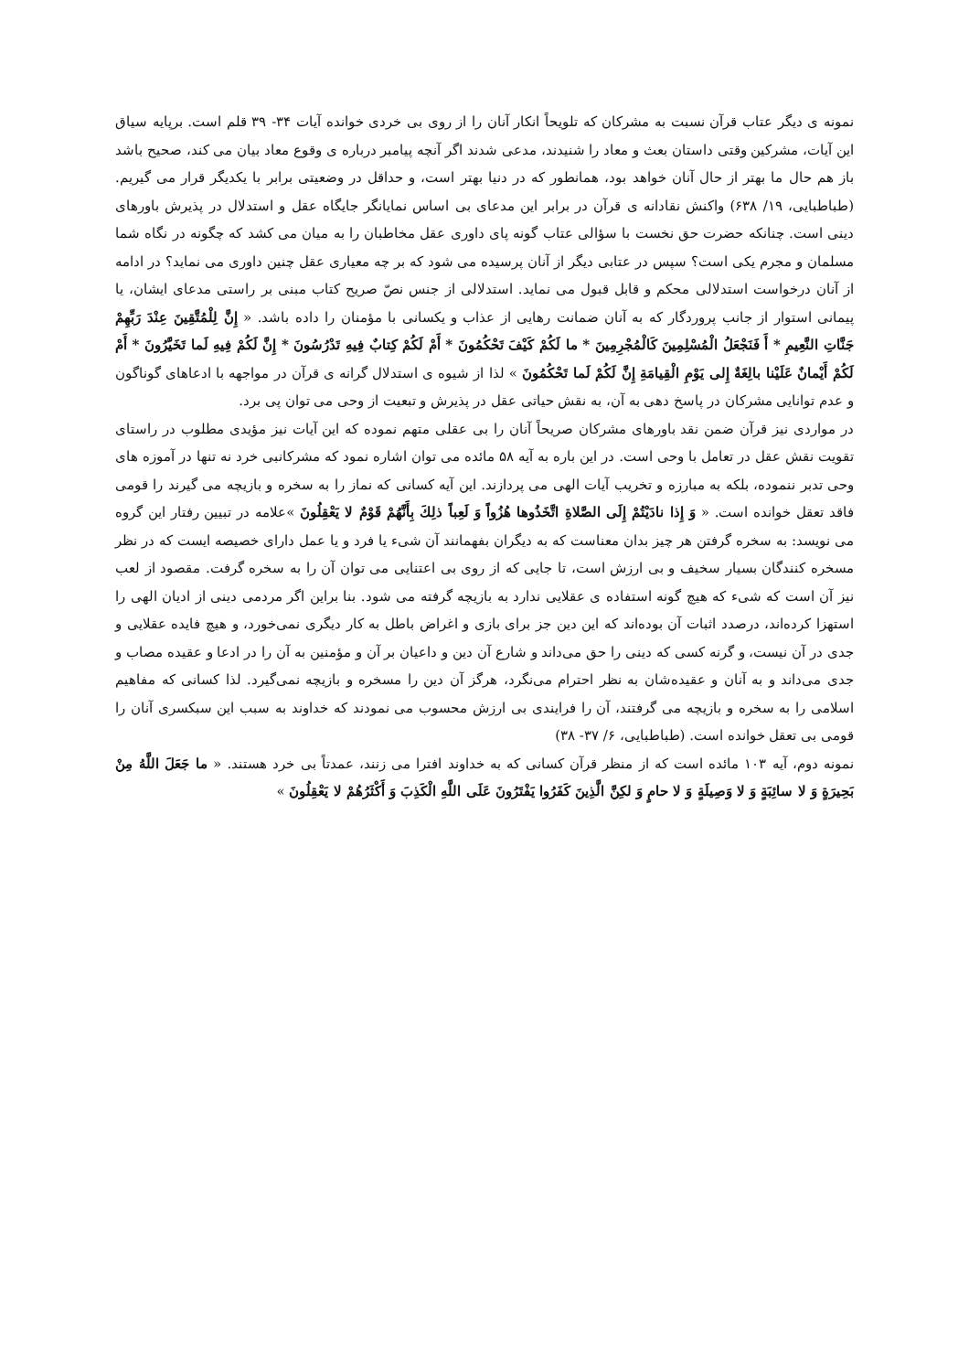نمونه ی دیگر عتاب قرآن نسبت به مشرکان که تلویحاً انکار آنان را از روی بی خردی خوانده آیات ۳۴- ۳۹ قلم است. برپایه سیاق این آیات، مشرکین وقتی داستان بعث و معاد را شنیدند، مدعی شدند اگر آنچه پیامبر درباره ی وقوع معاد بیان می کند، صحیح باشد باز هم حال ما بهتر از حال آنان خواهد بود، همانطور که در دنیا بهتر است، و حداقل در وضعیتی برابر با یکدیگر قرار می گیریم. (طباطبایی، ۱۹/ ۶۳۸) واکنش نقادانه ی قرآن در برابر این مدعای بی اساس نمایانگر جایگاه عقل و استدلال در پذیرش باورهای دینی است. چنانکه حضرت حق نخست با سؤالی عتاب گونه پای داوری عقل مخاطبان را به میان می کشد که چگونه در نگاه شما مسلمان و مجرم یکی است؟ سپس در عتابی دیگر از آنان پرسیده می شود که بر چه معیاری عقل چنین داوری می نماید؟ در ادامه از آنان درخواست استدلالی محکم و قابل قبول می نماید. استدلالی از جنس نصّ صریح کتاب مبنی بر راستی مدعای ایشان، یا پیمانی استوار از جانب پروردگار که به آنان ضمانت رهایی از عذاب و یکسانی با مؤمنان را داده باشد. « إِنَّ لِلْمُتَّقِينَ عِنْدَ رَبِّهِمْ جَنَّاتِ النَّعِيمِ * أَ فَنَجْعَلُ الْمُسْلِمِينَ كَالْمُجْرِمِينَ * ما لَكُمْ كَيْفَ تَحْكُمُونَ * أَمْ لَكُمْ كِتابٌ فِيهِ تَدْرُسُونَ * إِنَّ لَكُمْ فِيهِ لَما تَخَيَّرُونَ * أَمْ لَكُمْ أَيْمانٌ عَلَيْنا بالِغَةٌ إِلى يَوْمِ الْقِيامَةِ إِنَّ لَكُمْ لَما تَحْكُمُونَ » لذا از شیوه ی استدلال گرانه ی قرآن در مواجهه با ادعاهای گوناگون و عدم توانایی مشرکان در پاسخ دهی به آن، به نقش حیاتی عقل در پذیرش و تبعیت از وحی می توان پی برد.
در مواردی نیز قرآن ضمن نقد باورهای مشرکان صریحاً آنان را بی عقلی متهم نموده که این آیات نیز مؤیدی مطلوب در راستای تقویت نقش عقل در تعامل با وحی است. در این باره به آیه ۵۸ مائده می توان اشاره نمود که مشرکانبی خرد نه تنها در آموزه های وحی تدبر ننموده، بلکه به مبارزه و تخریب آیات الهی می پردازند. این آیه کسانی که نماز را به سخره و بازیچه می گیرند را قومی فاقد تعقل خوانده است. « وَ إِذا نادَيْتُمْ إِلَى الصَّلاةِ اتَّخَذُوها هُزُواً وَ لَعِباً ذلِكَ بِأَنَّهُمْ قَوْمٌ لا يَعْقِلُونَ »علامه در تبیین رفتار این گروه می نویسد: به سخره گرفتن هر چیز بدان معناست که به دیگران بفهمانند آن شیء یا فرد و یا عمل دارای خصیصه ایست که در نظر مسخره کنندگان بسیار سخیف و بی ارزش است، تا جایی که از روی بی اعتنایی می توان آن را به سخره گرفت. مقصود از لعب نیز آن است که شیء که هیچ گونه استفاده ی عقلایی ندارد به بازیچه گرفته می شود. بنا براین اگر مردمی دینی از ادیان الهی را استهزا کرده‌اند، درصدد اثبات آن بوده‌اند که این دین جز برای بازی و اغراض باطل به کار دیگری نمی‌خورد، و هیچ فایده عقلایی و جدی در آن نیست، و گرنه کسی که دینی را حق می‌داند و شارع آن دین و داعیان بر آن و مؤمنین به آن را در ادعا و عقیده مصاب و جدی می‌داند و به آنان و عقیده‌شان به نظر احترام می‌نگرد، هرگز آن دین را مسخره و بازیچه نمی‌گیرد. لذا کسانی که مفاهیم اسلامی را به سخره و بازیچه می گرفتند، آن را فرایندی بی ارزش محسوب می نمودند که خداوند به سبب این سبکسری آنان را قومی بی تعقل خوانده است. (طباطبایی، ۶/ ۳۷- ۳۸)
نمونه دوم، آیه ۱۰۳ مائده است که از منظر قرآن کسانی که به خداوند افترا می زنند، عمدتاً بی خرد هستند. « ما جَعَلَ اللَّهُ مِنْ بَحِيرَةٍ وَ لا سائِبَةٍ وَ لا وَصِيلَةٍ وَ لا حامٍ وَ لكِنَّ الَّذِينَ كَفَرُوا يَفْتَرُونَ عَلَى اللَّهِ الْكَذِبَ وَ أَكْثَرُهُمْ لا يَعْقِلُونَ »